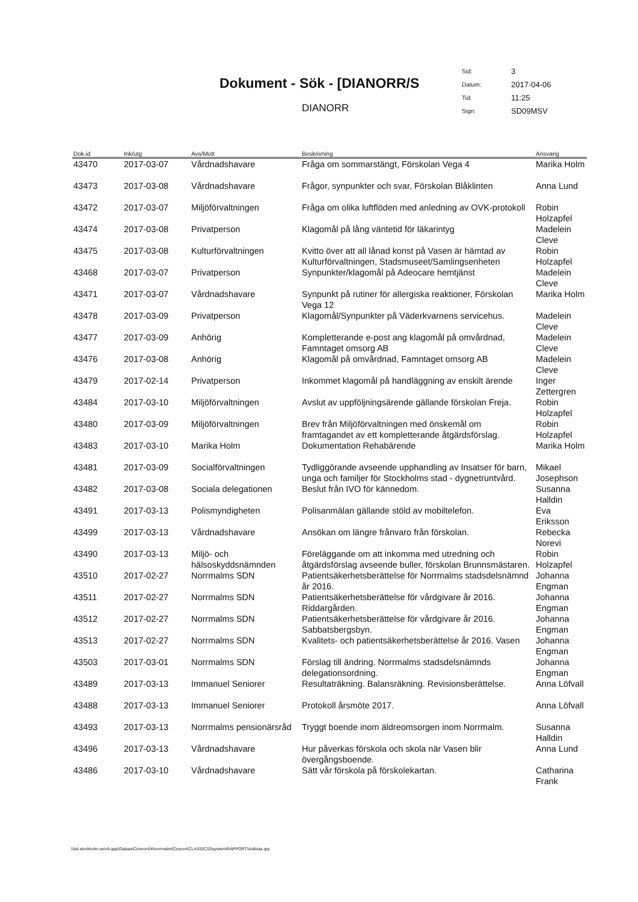Dokument - Sök - [DIANORR/S
DIANORR
| Sid: | 3 |
| Datum: | 2017-04-06 |
| Tid: | 11:25 |
| Sign: | SD09MSV |
| Dok.id | Ink/utg | Avs/Mott | Beskrivning | Ansvarig |
| --- | --- | --- | --- | --- |
| 43470 | 2017-03-07 | Vårdnadshavare | Fråga om sommarstängt, Förskolan Vega 4 | Marika Holm |
| 43473 | 2017-03-08 | Vårdnadshavare | Frågor, synpunkter och svar, Förskolan Blåklinten | Anna Lund |
| 43472 | 2017-03-07 | Miljöförvaltningen | Fråga om olika luftflöden med anledning av OVK-protokoll | Robin Holzapfel |
| 43474 | 2017-03-08 | Privatperson | Klagomål på lång väntetid för läkarintyg | Madelein Cleve |
| 43475 | 2017-03-08 | Kulturförvaltningen | Kvitto över att all lånad konst på Vasen är hämtad av Kulturförvaltningen, Stadsmuseet/Samlingsenheten | Robin Holzapfel |
| 43468 | 2017-03-07 | Privatperson | Synpunkter/klagomål på Adeocare hemtjänst | Madelein Cleve |
| 43471 | 2017-03-07 | Vårdnadshavare | Synpunkt på rutiner för allergiska reaktioner, Förskolan Vega 12 | Marika Holm |
| 43478 | 2017-03-09 | Privatperson | Klagomål/Synpunkter på Väderkvarnens servicehus. | Madelein Cleve |
| 43477 | 2017-03-09 | Anhörig | Kompletterande e-post ang klagomål på omvårdnad, Famntaget omsorg AB | Madelein Cleve |
| 43476 | 2017-03-08 | Anhörig | Klagomål på omvårdnad, Famntaget omsorg AB | Madelein Cleve |
| 43479 | 2017-02-14 | Privatperson | Inkommet klagomål på handläggning av enskilt ärende | Inger Zettergren |
| 43484 | 2017-03-10 | Miljöförvaltningen | Avslut av uppföljningsärende gällande förskolan Freja. | Robin Holzapfel |
| 43480 | 2017-03-09 | Miljöförvaltningen | Brev från Miljöförvaltningen med önskemål om framtagandet av ett kompletterande åtgärdsförslag. | Robin Holzapfel |
| 43483 | 2017-03-10 | Marika Holm | Dokumentation Rehabärende | Marika Holm |
| 43481 | 2017-03-09 | Socialförvaltningen | Tydliggörande avseende upphandling av Insatser för barn, unga och familjer för Stockholms stad - dygnetruntvård. | Mikael Josephson |
| 43482 | 2017-03-08 | Sociala delegationen | Beslut från IVO för kännedom. | Susanna Halldin |
| 43491 | 2017-03-13 | Polismyndigheten | Polisanmälan gällande stöld av mobiltelefon. | Eva Eriksson |
| 43499 | 2017-03-13 | Vårdnadshavare | Ansökan om längre frånvaro från förskolan. | Rebecka Norevi |
| 43490 | 2017-03-13 | Miljö- och hälsoskyddsnämnden | Föreläggande om att inkomma med utredning och åtgärdsförslag avseende buller, förskolan Brunnsmästaren. | Robin Holzapfel |
| 43510 | 2017-02-27 | Norrmalms SDN | Patientsäkerhetsberättelse för Norrmalms stadsdelsnämnd år 2016. | Johanna Engman |
| 43511 | 2017-02-27 | Norrmalms SDN | Patientsäkerhetsberättelse för vårdgivare år 2016. Riddargården. | Johanna Engman |
| 43512 | 2017-02-27 | Norrmalms SDN | Patientsäkerhetsberättelse för vårdgivare år 2016. Sabbatsbergsbyn. | Johanna Engman |
| 43513 | 2017-02-27 | Norrmalms SDN | Kvalitets- och patientsäkerhetsberättelse år 2016. Vasen | Johanna Engman |
| 43503 | 2017-03-01 | Norrmalms SDN | Förslag till ändring. Norrmalms stadsdelsnämnds delegationsordning. | Johanna Engman |
| 43489 | 2017-03-13 | Immanuel Seniorer | Resultaträkning. Balansräkning. Revisionsberättelse. | Anna Löfvall |
| 43488 | 2017-03-13 | Immanuel Seniorer | Protokoll årsmöte 2017. | Anna Löfvall |
| 43493 | 2017-03-13 | Norrmalms pensionärsråd | Tryggt boende inom äldreomsorgen inom Norrmalm. | Susanna Halldin |
| 43496 | 2017-03-13 | Vårdnadshavare | Hur påverkas förskola och skola när Vasen blir övergångsboende. | Anna Lund |
| 43486 | 2017-03-10 | Vårdnadshavare | Sätt vår förskola på förskolekartan. | Catharina Frank |
\\Ad.stockholm.se\cfi-app\Diabas\Ciceron54\norrmalm\Ciceron\CLASSIC32\system\RAPPORT\doklista.qrp